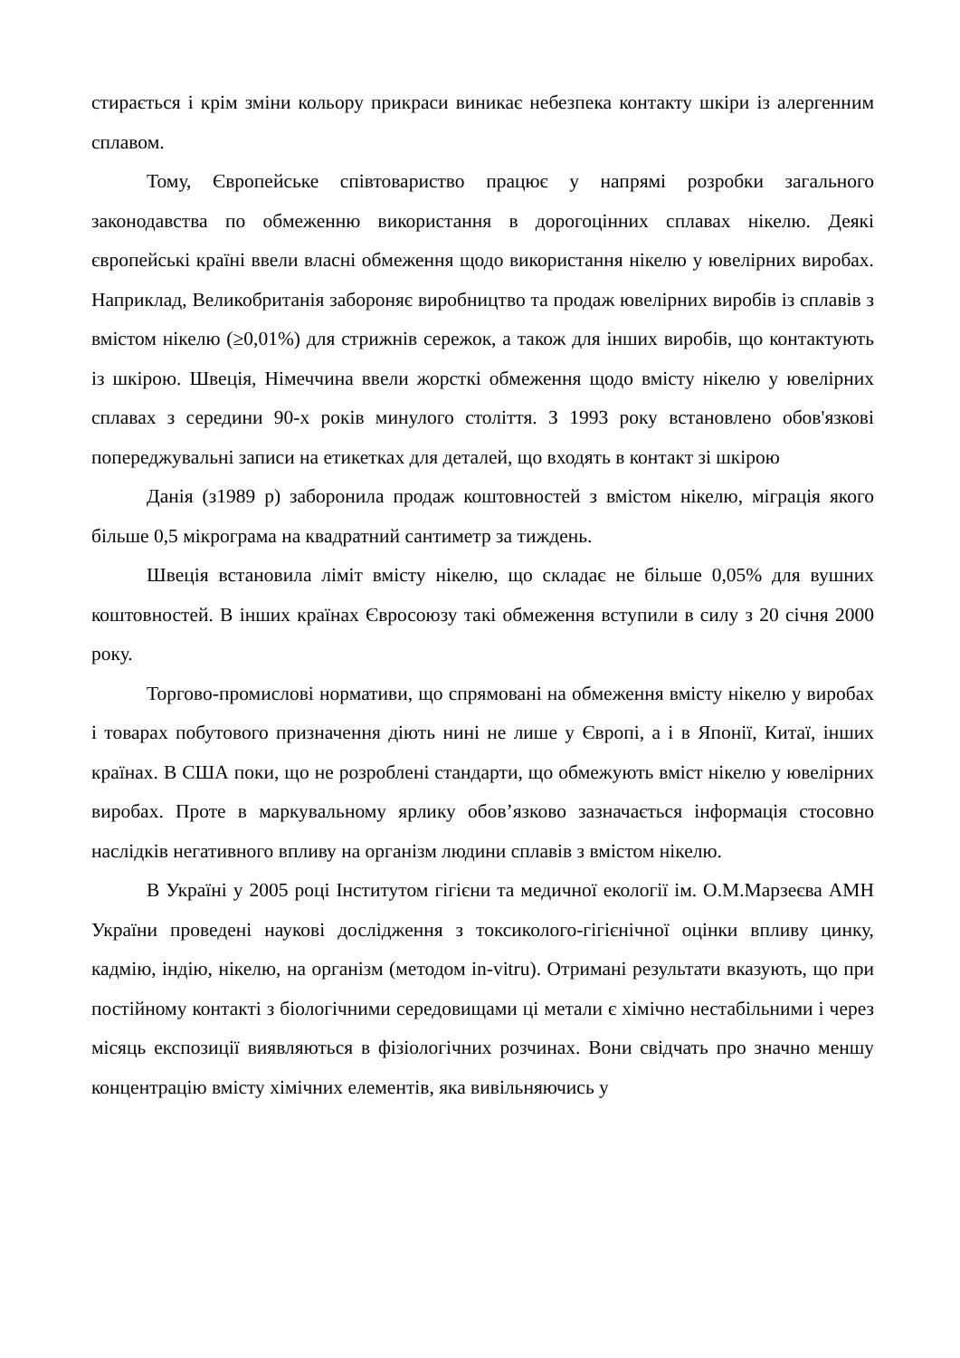стирається і крім зміни кольору прикраси виникає небезпека контакту шкіри із алергенним сплавом.
Тому, Європейське співтовариство працює у напрямі розробки загального законодавства по обмеженню використання в дорогоцінних сплавах нікелю. Деякі європейські країні ввели власні обмеження щодо використання нікелю у ювелірних виробах. Наприклад, Великобританія забороняє виробництво та продаж ювелірних виробів із сплавів з вмістом нікелю (≥0,01%) для стрижнів сережок, а також для інших виробів, що контактують із шкірою. Швеція, Німеччина ввели жорсткі обмеження щодо вмісту нікелю у ювелірних сплавах з середини 90-х років минулого століття. З 1993 року встановлено обов'язкові попереджувальні записи на етикетках для деталей, що входять в контакт зі шкірою
Данія (з1989 р) заборонила продаж коштовностей з вмістом нікелю, міграція якого більше 0,5 мікрограма на квадратний сантиметр за тиждень.
Швеція встановила ліміт вмісту нікелю, що складає не більше 0,05% для вушних коштовностей. В інших країнах Євросоюзу такі обмеження вступили в силу з 20 січня 2000 року.
Торгово-промислові нормативи, що спрямовані на обмеження вмісту нікелю у виробах і товарах побутового призначення діють нині не лише у Європі, а і в Японії, Китаї, інших країнах. В США поки, що не розроблені стандарти, що обмежують вміст нікелю у ювелірних виробах. Проте в маркувальному ярлику обов’язково зазначається інформація стосовно наслідків негативного впливу на організм людини сплавів з вмістом нікелю.
В Україні у 2005 році Інститутом гігієни та медичної екології ім. О.М.Марзеєва АМН України проведені наукові дослідження з токсиколого-гігієнічної оцінки впливу цинку, кадмію, індію, нікелю, на організм (методом in-vitru). Отримані результати вказують, що при постійному контакті з біологічними середовищами ці метали є хімічно нестабільними і через місяць експозиції виявляються в фізіологічних розчинах. Вони свідчать про значно меншу концентрацію вмісту хімічних елементів, яка вивільняючись у